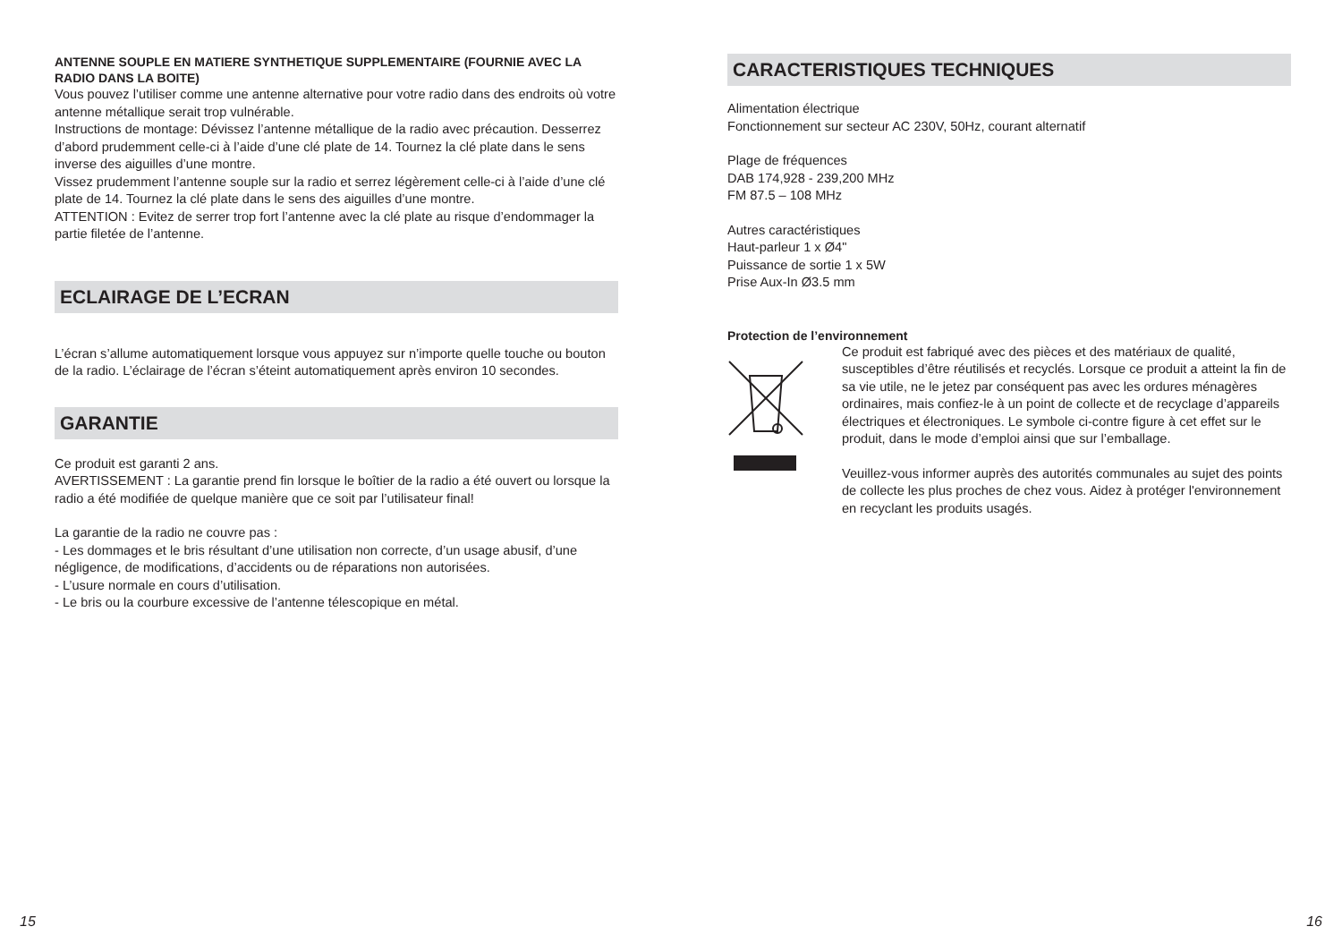ANTENNE SOUPLE EN MATIERE SYNTHETIQUE SUPPLEMENTAIRE (FOURNIE AVEC LA RADIO DANS LA BOITE)
Vous pouvez l’utiliser comme une antenne alternative pour votre radio dans des endroits où votre antenne métallique serait trop vulnérable.
Instructions de montage: Dévissez l’antenne métallique de la radio avec précaution. Desserrez d’abord prudemment celle-ci à l’aide d’une clé plate de 14. Tournez la clé plate dans le sens inverse des aiguilles d’une montre.
Vissez prudemment l’antenne souple sur la radio et serrez légèrement celle-ci à l’aide d’une clé plate de 14. Tournez la clé plate dans le sens des aiguilles d’une montre.
ATTENTION : Evitez de serrer trop fort l’antenne avec la clé plate au risque d’endommager la partie filetée de l’antenne.
ECLAIRAGE DE L’ECRAN
L’écran s’allume automatiquement lorsque vous appuyez sur n’importe quelle touche ou bouton de la radio. L’éclairage de l’écran s’éteint automatiquement après environ 10 secondes.
GARANTIE
Ce produit est garanti 2 ans.
AVERTISSEMENT : La garantie prend fin lorsque le boîtier de la radio a été ouvert ou lorsque la radio a été modifiée de quelque manière que ce soit par l’utilisateur final!
La garantie de la radio ne couvre pas :
- Les dommages et le bris résultant d’une utilisation non correcte, d’un usage abusif, d’une négligence, de modifications, d’accidents ou de réparations non autorisées.
- L’usure normale en cours d’utilisation.
- Le bris ou la courbure excessive de l’antenne télescopique en métal.
CARACTERISTIQUES TECHNIQUES
Alimentation électrique
Fonctionnement sur secteur AC 230V, 50Hz, courant alternatif
Plage de fréquences
DAB 174,928 - 239,200 MHz
FM 87.5 – 108 MHz
Autres caractéristiques
Haut-parleur 1 x Ø4"
Puissance de sortie 1 x 5W
Prise Aux-In Ø3.5 mm
Protection de l’environnement
Ce produit est fabriqué avec des pièces et des matériaux de qualité, susceptibles d’être réutilisés et recyclés. Lorsque ce produit a atteint la fin de sa vie utile, ne le jetez par conséquent pas avec les ordures ménagères ordinaires, mais confiez-le à un point de collecte et de recyclage d’appareils électriques et électroniques. Le symbole ci-contre figure à cet effet sur le produit, dans le mode d’emploi ainsi que sur l’emballage.
Veuillez-vous informer auprès des autorités communales au sujet des points de collecte les plus proches de chez vous. Aidez à protéger l'environnement en recyclant les produits usagés.
15 16